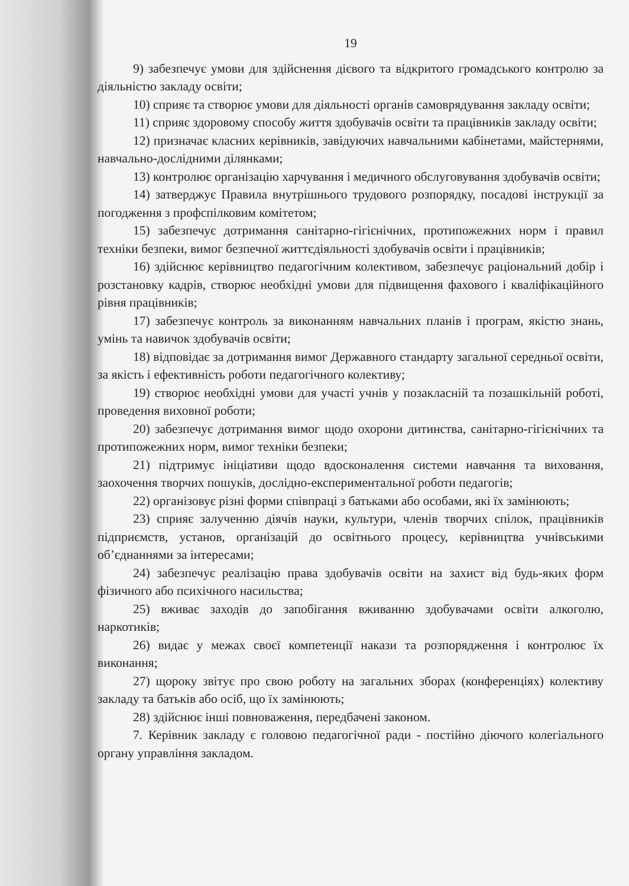19
9) забезпечує умови для здійснення дієвого та відкритого громадського контролю за діяльністю закладу освіти;
10) сприяє та створює умови для діяльності органів самоврядування закладу освіти;
11) сприяє здоровому способу життя здобувачів освіти та працівників закладу освіти;
12) призначає класних керівників, завідуючих навчальними кабінетами, майстернями, навчально-дослідними ділянками;
13) контролює організацію харчування і медичного обслуговування здобувачів освіти;
14) затверджує Правила внутрішнього трудового розпорядку, посадові інструкції за погодження з профспілковим комітетом;
15) забезпечує дотримання санітарно-гігієнічних, протипожежних норм і правил техніки безпеки, вимог безпечної життєдіяльності здобувачів освіти і працівників;
16) здійснює керівництво педагогічним колективом, забезпечує раціональний добір і розстановку кадрів, створює необхідні умови для підвищення фахового і кваліфікаційного рівня працівників;
17) забезпечує контроль за виконанням навчальних планів і програм, якістю знань, умінь та навичок здобувачів освіти;
18) відповідає за дотримання вимог Державного стандарту загальної середньої освіти, за якість і ефективність роботи педагогічного колективу;
19) створює необхідні умови для участі учнів у позакласній та позашкільній роботі, проведення виховної роботи;
20) забезпечує дотримання вимог щодо охорони дитинства, санітарно-гігієнічних та протипожежних норм, вимог техніки безпеки;
21) підтримує ініціативи щодо вдосконалення системи навчання та виховання, заохочення творчих пошуків, дослідно-експериментальної роботи педагогів;
22) організовує різні форми співпраці з батьками або особами, які їх замінюють;
23) сприяє залученню діячів науки, культури, членів творчих спілок, працівників підприємств, установ, організацій до освітнього процесу, керівництва учнівськими об’єднаннями за інтересами;
24) забезпечує реалізацію права здобувачів освіти на захист від будь-яких форм фізичного або психічного насильства;
25) вживає заходів до запобігання вживанню здобувачами освіти алкоголю, наркотиків;
26) видає у межах своєї компетенції накази та розпорядження і контролює їх виконання;
27) щороку звітує про свою роботу на загальних зборах (конференціях) колективу закладу та батьків або осіб, що їх замінюють;
28) здійснює інші повноваження, передбачені законом.
7. Керівник закладу є головою педагогічної ради - постійно діючого колегіального органу управління закладом.